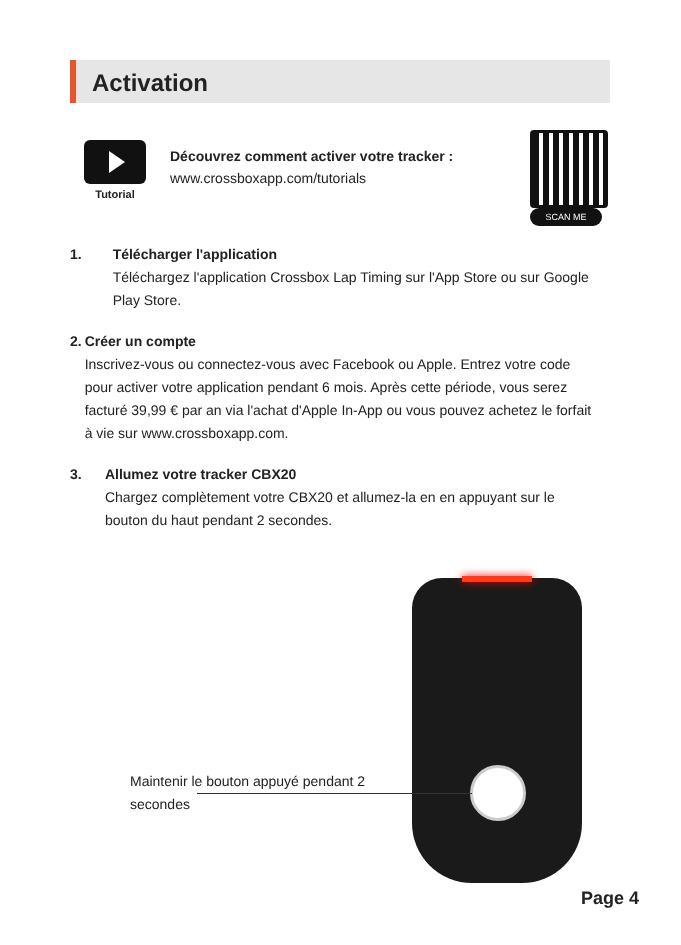Activation
Tutorial
Découvrez comment activer votre tracker :
www.crossboxapp.com/tutorials
SCAN ME
1. Télécharger l'application
Téléchargez l'application Crossbox Lap Timing sur l'App Store ou sur Google Play Store.
2. Créer un compte
Inscrivez-vous ou connectez-vous avec Facebook ou Apple. Entrez votre code pour activer votre application pendant 6 mois. Après cette période, vous serez facturé 39,99 € par an via l'achat d'Apple In-App ou vous pouvez achetez le forfait à vie sur www.crossboxapp.com.
3. Allumez votre tracker CBX20
Chargez complètement votre CBX20 et allumez-la en en appuyant sur le bouton du haut pendant 2 secondes.
Maintenir le bouton appuyé pendant 2 secondes
Page 4